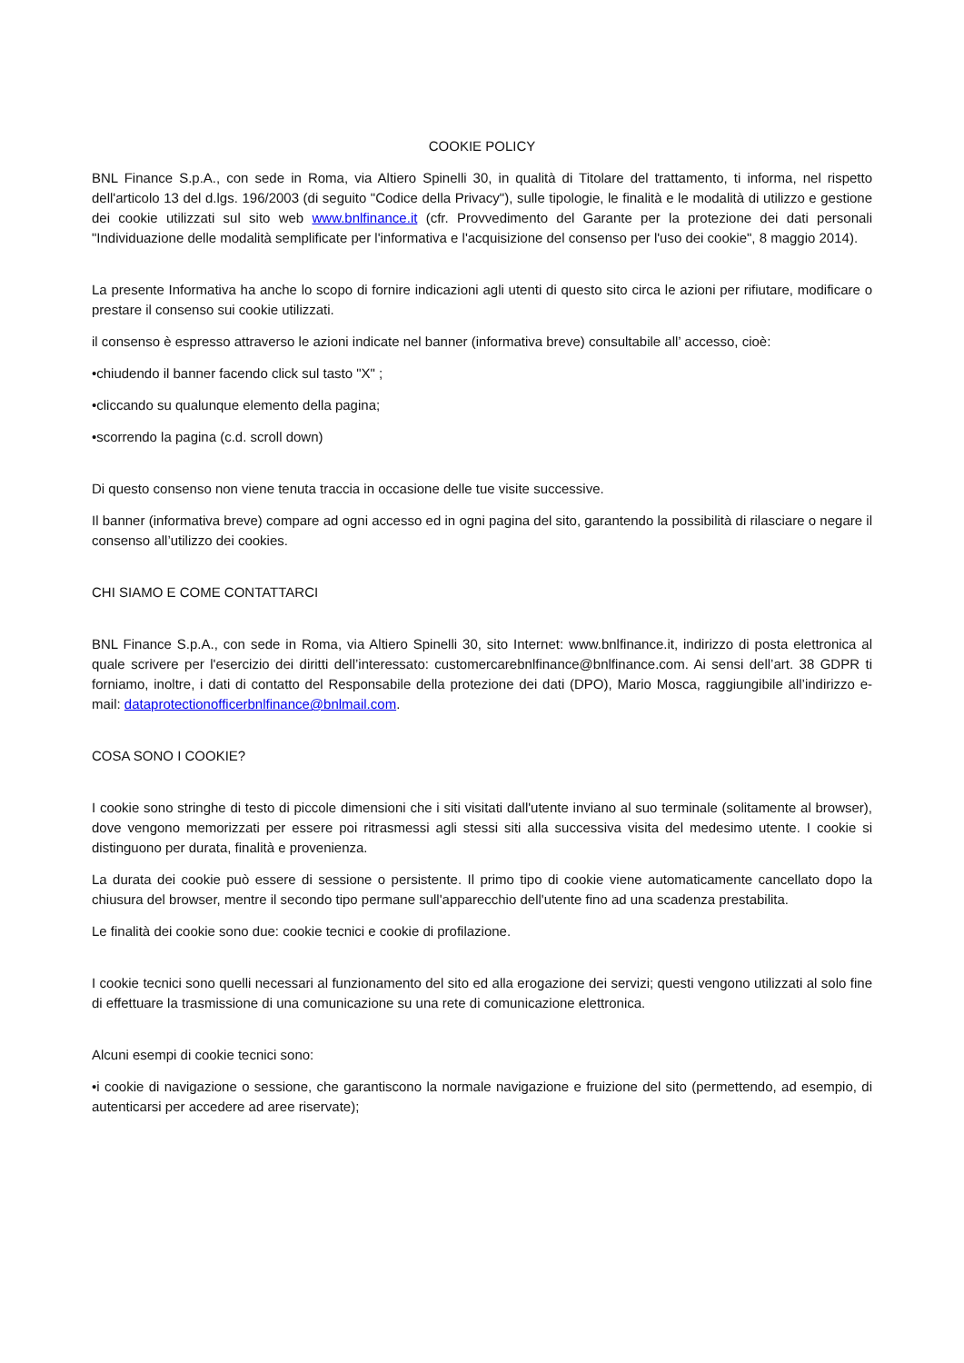COOKIE POLICY
BNL Finance S.p.A., con sede in Roma, via Altiero Spinelli 30, in qualità di Titolare del trattamento, ti informa, nel rispetto dell'articolo 13 del d.lgs. 196/2003 (di seguito "Codice della Privacy"), sulle tipologie, le finalità e le modalità di utilizzo e gestione dei cookie utilizzati sul sito web www.bnlfinance.it (cfr. Provvedimento del Garante per la protezione dei dati personali "Individuazione delle modalità semplificate per l'informativa e l'acquisizione del consenso per l'uso dei cookie", 8 maggio 2014).
La presente Informativa ha anche lo scopo di fornire indicazioni agli utenti di questo sito circa le azioni per rifiutare, modificare o prestare il consenso sui cookie utilizzati.
il consenso è espresso attraverso le azioni indicate nel banner (informativa breve) consultabile all’ accesso, cioè:
•chiudendo il banner facendo click sul tasto "X" ;
•cliccando su qualunque elemento della pagina;
•scorrendo la pagina (c.d. scroll down)
Di questo consenso non viene tenuta traccia in occasione delle tue visite successive.
Il banner (informativa breve) compare ad ogni accesso ed in ogni pagina del sito, garantendo la possibilità di rilasciare o negare il consenso all’utilizzo dei cookies.
CHI SIAMO E COME CONTATTARCI
BNL Finance S.p.A., con sede in Roma, via Altiero Spinelli 30, sito Internet: www.bnlfinance.it, indirizzo di posta elettronica al quale scrivere per l'esercizio dei diritti dell’interessato: customercarebnlfinance@bnlfinance.com. Ai sensi dell’art. 38 GDPR ti forniamo, inoltre, i dati di contatto del Responsabile della protezione dei dati (DPO), Mario Mosca, raggiungibile all’indirizzo e-mail: dataprotectionofficerbnlfinance@bnlmail.com.
COSA SONO I COOKIE?
I cookie sono stringhe di testo di piccole dimensioni che i siti visitati dall'utente inviano al suo terminale (solitamente al browser), dove vengono memorizzati per essere poi ritrasmessi agli stessi siti alla successiva visita del medesimo utente. I cookie si distinguono per durata, finalità e provenienza.
La durata dei cookie può essere di sessione o persistente. Il primo tipo di cookie viene automaticamente cancellato dopo la chiusura del browser, mentre il secondo tipo permane sull'apparecchio dell'utente fino ad una scadenza prestabilita.
Le finalità dei cookie sono due: cookie tecnici e cookie di profilazione.
I cookie tecnici sono quelli necessari al funzionamento del sito ed alla erogazione dei servizi; questi vengono utilizzati al solo fine di effettuare la trasmissione di una comunicazione su una rete di comunicazione elettronica.
Alcuni esempi di cookie tecnici sono:
•i cookie di navigazione o sessione, che garantiscono la normale navigazione e fruizione del sito (permettendo, ad esempio, di autenticarsi per accedere ad aree riservate);